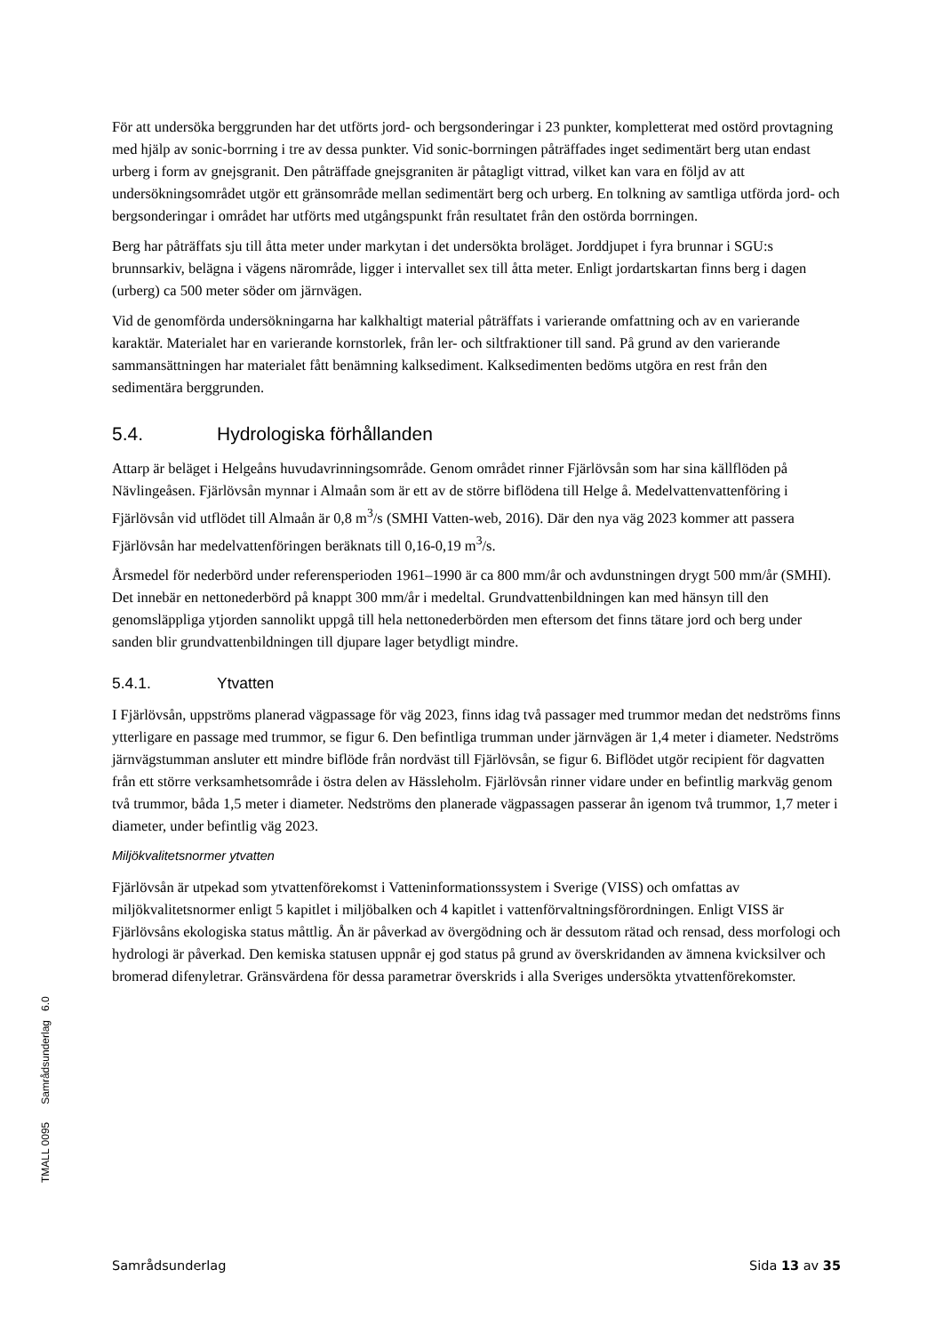För att undersöka berggrunden har det utförts jord- och bergsonderingar i 23 punkter, kompletterat med ostörd provtagning med hjälp av sonic-borrning i tre av dessa punkter. Vid sonic-borrningen påträffades inget sedimentärt berg utan endast urberg i form av gnejsgranit. Den påträffade gnejsgraniten är påtagligt vittrad, vilket kan vara en följd av att undersökningsområdet utgör ett gränsområde mellan sedimentärt berg och urberg. En tolkning av samtliga utförda jord- och bergsonderingar i området har utförts med utgångspunkt från resultatet från den ostörda borrningen.
Berg har påträffats sju till åtta meter under markytan i det undersökta broläget. Jorddjupet i fyra brunnar i SGU:s brunnsarkiv, belägna i vägens närområde, ligger i intervallet sex till åtta meter. Enligt jordartskartan finns berg i dagen (urberg) ca 500 meter söder om järnvägen.
Vid de genomförda undersökningarna har kalkhaltigt material påträffats i varierande omfattning och av en varierande karaktär. Materialet har en varierande kornstorlek, från ler- och siltfraktioner till sand. På grund av den varierande sammansättningen har materialet fått benämning kalksediment. Kalksedimenten bedöms utgöra en rest från den sedimentära berggrunden.
5.4. Hydrologiska förhållanden
Attarp är beläget i Helgeåns huvudavrinningsområde. Genom området rinner Fjärlövsån som har sina källflöden på Nävlingeåsen. Fjärlövsån mynnar i Almaån som är ett av de större biflödena till Helge å. Medelvattenvattenföring i Fjärlövsån vid utflödet till Almaån är 0,8 m<sup>3</sup>/s (SMHI Vatten-web, 2016). Där den nya väg 2023 kommer att passera Fjärlövsån har medelvattenföringen beräknats till 0,16-0,19 m<sup>3</sup>/s.
Årsmedel för nederbörd under referensperioden 1961–1990 är ca 800 mm/år och avdunstningen drygt 500 mm/år (SMHI). Det innebär en nettonederbörd på knappt 300 mm/år i medeltal. Grundvattenbildningen kan med hänsyn till den genomsläppliga ytjorden sannolikt uppgå till hela nettonederbörden men eftersom det finns tätare jord och berg under sanden blir grundvattenbildningen till djupare lager betydligt mindre.
5.4.1. Ytvatten
I Fjärlövsån, uppströms planerad vägpassage för väg 2023, finns idag två passager med trummor medan det nedströms finns ytterligare en passage med trummor, se figur 6. Den befintliga trumman under järnvägen är 1,4 meter i diameter. Nedströms järnvägstumman ansluter ett mindre biflöde från nordväst till Fjärlövsån, se figur 6. Biflödet utgör recipient för dagvatten från ett större verksamhetsområde i östra delen av Hässleholm. Fjärlövsån rinner vidare under en befintlig markväg genom två trummor, båda 1,5 meter i diameter. Nedströms den planerade vägpassagen passerar ån igenom två trummor, 1,7 meter i diameter, under befintlig väg 2023.
Miljökvalitetsnormer ytvatten
Fjärlövsån är utpekad som ytvattenförekomst i Vatteninformationssystem i Sverige (VISS) och omfattas av miljökvalitetsnormer enligt 5 kapitlet i miljöbalken och 4 kapitlet i vattenförvaltningsförordningen. Enligt VISS är Fjärlövsåns ekologiska status måttlig. Ån är påverkad av övergödning och är dessutom rätad och rensad, dess morfologi och hydrologi är påverkad. Den kemiska statusen uppnår ej god status på grund av överskridanden av ämnena kvicksilver och bromerad difenyletrar. Gränsvärdena för dessa parametrar överskrids i alla Sveriges undersökta ytvattenförekomster.
TMALL 0095 Samrådsunderlag 6.0
Samrådsunderlag Sida 13 av 35